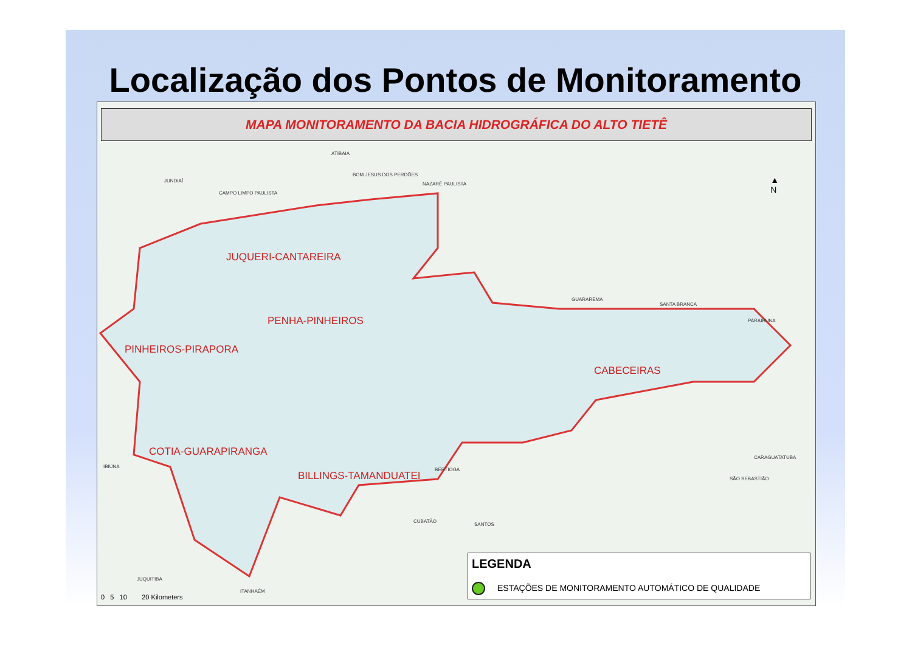Localização dos Pontos de Monitoramento
MAPA MONITORAMENTO DA BACIA HIDROGRÁFICA DO ALTO TIETÊ
JUQUERI-CANTAREIRA
PENHA-PINHEIROS
PINHEIROS-PIRAPORA
CABECEIRAS
COTIA-GUARAPIRANGA
BILLINGS-TAMANDUATEI
ATIBAIA
BOM JESUS DOS PERDÕES
JUNDIAÍ
CAMPO LIMPO PAULISTA
NAZARÉ PAULISTA
GUARAREMA
SANTA BRANCA
PARAIBUNA
BERTIOGA
CUBATÃO
SANTOS
JUQUITIBA
ITANHAÉM
SÃO SEBASTIÃO
CARAGUATATUBA
IBIÚNA
▲
N
0 5 10 20 Kilometers
LEGENDA
ESTAÇÕES DE MONITORAMENTO AUTOMÁTICO DE QUALIDADE